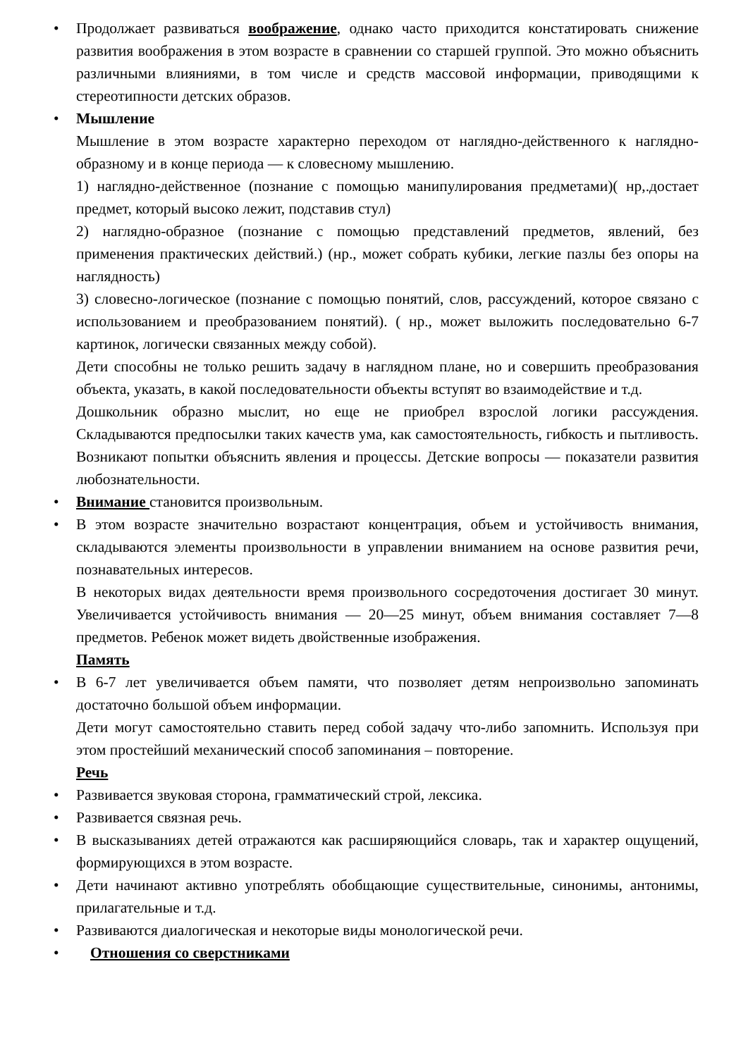• Продолжает развиваться воображение, однако часто приходится констатировать снижение развития воображения в этом возрасте в сравнении со старшей группой. Это можно объяснить различными влияниями, в том числе и средств массовой информации, приводящими к стереотипности детских образов.
• Мышление
Мышление в этом возрасте характерно переходом от наглядно-действенного к наглядно-образному и в конце периода — к словесному мышлению.
1) наглядно-действенное (познание с помощью манипулирования предметами)( нр,.достает предмет, который высоко лежит, подставив стул)
2) наглядно-образное (познание с помощью представлений предметов, явлений, без применения практических действий.) (нр., может собрать кубики, легкие пазлы без опоры на наглядность)
3) словесно-логическое (познание с помощью понятий, слов, рассуждений, которое связано с использованием и преобразованием понятий). ( нр., может выложить последовательно 6-7 картинок, логически связанных между собой).
Дети способны не только решить задачу в наглядном плане, но и совершить преобразования объекта, указать, в какой последовательности объекты вступят во взаимодействие и т.д.
Дошкольник образно мыслит, но еще не приобрел взрослой логики рассуждения. Складываются предпосылки таких качеств ума, как самостоятельность, гибкость и пытливость. Возникают попытки объяснить явления и процессы. Детские вопросы — показатели развития любознательности.
• Внимание становится произвольным.
• В этом возрасте значительно возрастают концентрация, объем и устойчивость внимания, складываются элементы произвольности в управлении вниманием на основе развития речи, познавательных интересов.
В некоторых видах деятельности время произвольного сосредоточения достигает 30 минут. Увеличивается устойчивость внимания — 20—25 минут, объем внимания составляет 7—8 предметов. Ребенок может видеть двойственные изображения.
Память
• В 6-7 лет увеличивается объем памяти, что позволяет детям непроизвольно запоминать достаточно большой объем информации.
Дети могут самостоятельно ставить перед собой задачу что-либо запомнить. Используя при этом простейший механический способ запоминания – повторение.
Речь
• Развивается звуковая сторона, грамматический строй, лексика.
• Развивается связная речь.
• В высказываниях детей отражаются как расширяющийся словарь, так и характер ощущений, формирующихся в этом возрасте.
• Дети начинают активно употреблять обобщающие существительные, синонимы, антонимы, прилагательные и т.д.
• Развиваются диалогическая и некоторые виды монологической речи.
• Отношения со сверстниками